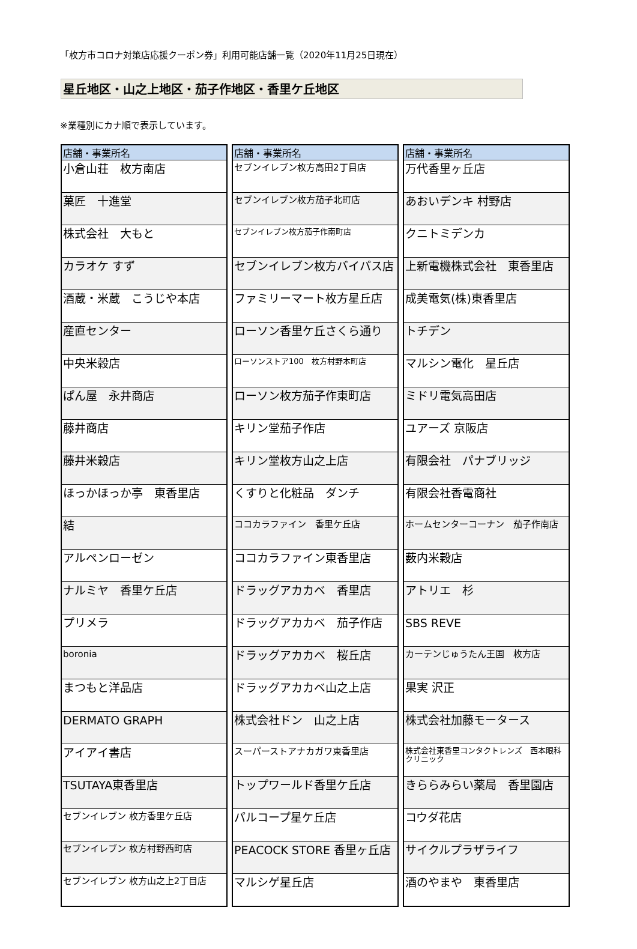「枚方市コロナ対策店応援クーポン券」利用可能店舗一覧（2020年11月25日現在）
星丘地区・山之上地区・茄子作地区・香里ケ丘地区
※業種別にカナ順で表示しています。
| 店舗・事業所名 |
| --- |
| 小倉山荘 枚方南店 |
| 菓匠 十進堂 |
| 株式会社 大もと |
| カラオケ すず |
| 酒蔵・米蔵 こうじや本店 |
| 産直センター |
| 中央米穀店 |
| ぱん屋 永井商店 |
| 藤井商店 |
| 藤井米穀店 |
| ほっかほっか亭 東香里店 |
| 結 |
| アルペンローゼン |
| ナルミヤ 香里ケ丘店 |
| プリメラ |
| boronia |
| まつもと洋品店 |
| DERMATO GRAPH |
| アイアイ書店 |
| TSUTAYA東香里店 |
| セブンイレブン 枚方香里ケ丘店 |
| セブンイレブン 枚方村野西町店 |
| セブンイレブン 枚方山之上2丁目店 |
| 店舗・事業所名 |
| --- |
| セブンイレブン枚方高田2丁目店 |
| セブンイレブン枚方茄子北町店 |
| セブンイレブン枚方茄子作南町店 |
| セブンイレブン枚方バイパス店 |
| ファミリーマート枚方星丘店 |
| ローソン香里ケ丘さくら通り |
| ローソンストア100 枚方村野本町店 |
| ローソン枚方茄子作東町店 |
| キリン堂茄子作店 |
| キリン堂枚方山之上店 |
| くすりと化粧品 ダンチ |
| ココカラファイン 香里ケ丘店 |
| ココカラファイン東香里店 |
| ドラッグアカカベ 香里店 |
| ドラッグアカカベ 茄子作店 |
| ドラッグアカカベ 桜丘店 |
| ドラッグアカカベ山之上店 |
| 株式会社ドン 山之上店 |
| スーパーストアナカガワ東香里店 |
| トップワールド香里ケ丘店 |
| パルコープ星ケ丘店 |
| PEACOCK STORE 香里ヶ丘店 |
| マルシゲ星丘店 |
| 店舗・事業所名 |
| --- |
| 万代香里ヶ丘店 |
| あおいデンキ 村野店 |
| クニトミデンカ |
| 上新電機株式会社 東香里店 |
| 成美電気(株)東香里店 |
| トチデン |
| マルシン電化 星丘店 |
| ミドリ電気高田店 |
| ユアーズ 京阪店 |
| 有限会社 パナブリッジ |
| 有限会社香電商社 |
| ホームセンターコーナン 茄子作南店 |
| 薮内米穀店 |
| アトリエ 杉 |
| SBS REVE |
| カーテンじゅうたん王国 枚方店 |
| 果実 沢正 |
| 株式会社加藤モータース |
| 株式会社東香里コンタクトレンズ 西本眼科クリニック |
| きららみらい薬局 香里園店 |
| コウダ花店 |
| サイクルプラザライフ |
| 酒のやまや 東香里店 |